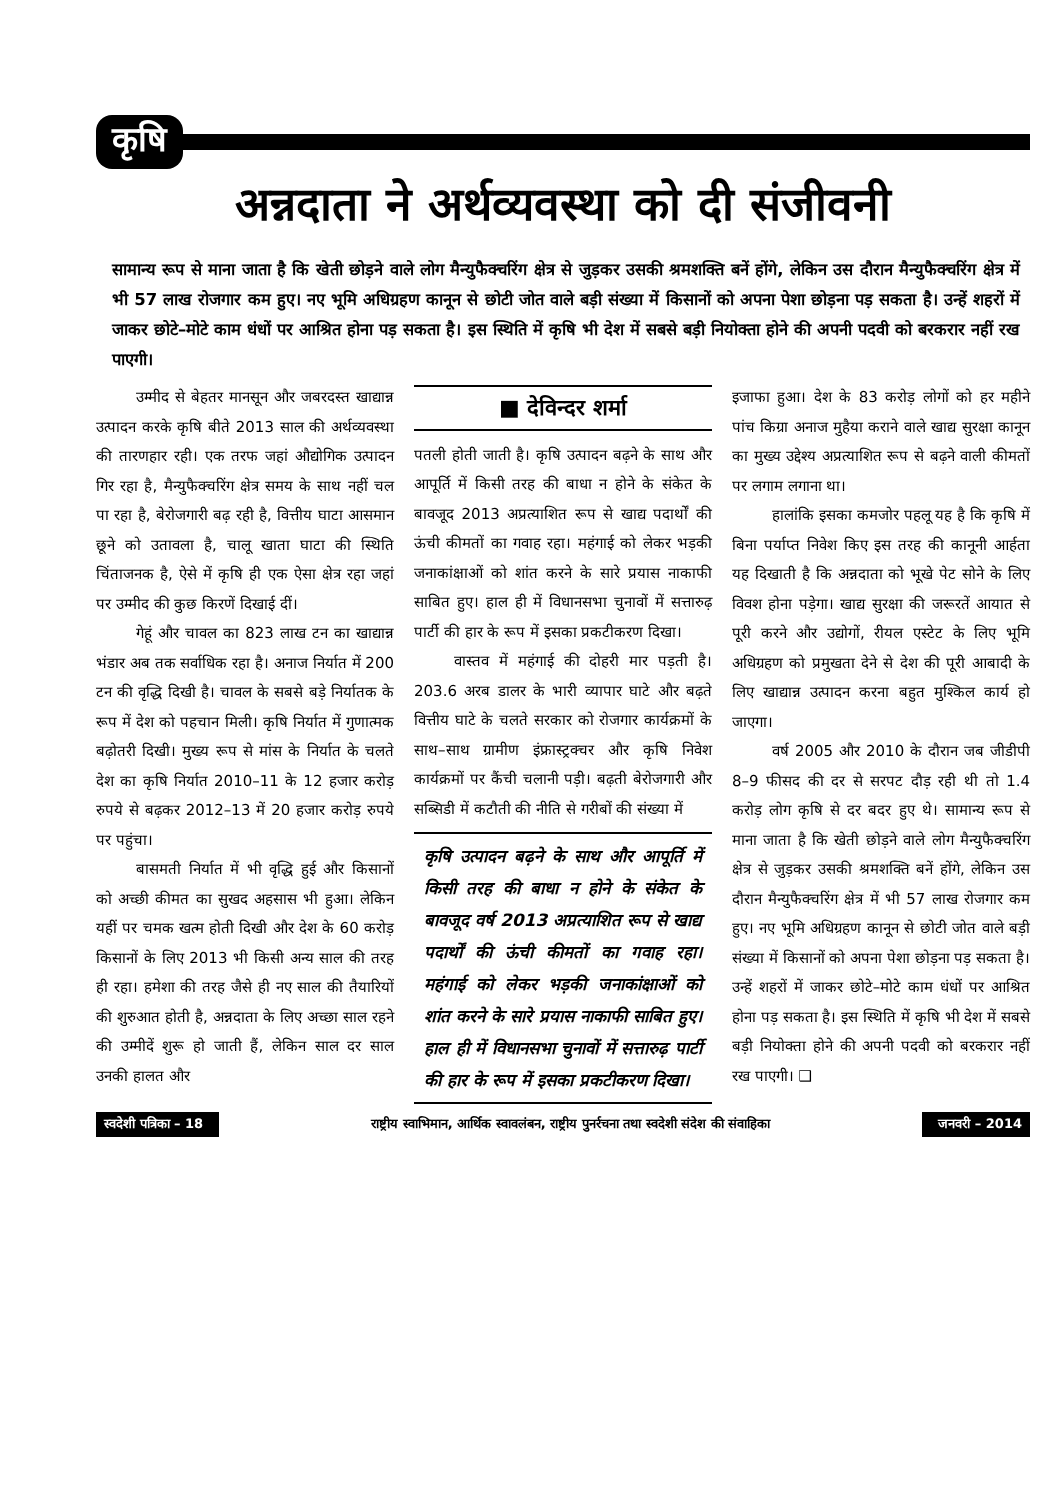कृषि
अन्नदाता ने अर्थव्यवस्था को दी संजीवनी
सामान्य रूप से माना जाता है कि खेती छोड़ने वाले लोग मैन्युफैक्चरिंग क्षेत्र से जुड़कर उसकी श्रमशक्ति बनें होंगे, लेकिन उस दौरान मैन्युफैक्चरिंग क्षेत्र में भी 57 लाख रोजगार कम हुए। नए भूमि अधिग्रहण कानून से छोटी जोत वाले बड़ी संख्या में किसानों को अपना पेशा छोड़ना पड़ सकता है। उन्हें शहरों में जाकर छोटे–मोटे काम धंधों पर आश्रित होना पड़ सकता है। इस स्थिति में कृषि भी देश में सबसे बड़ी नियोक्ता होने की अपनी पदवी को बरकरार नहीं रख पाएगी।
उम्मीद से बेहतर मानसून और जबरदस्त खाद्यान्न उत्पादन करके कृषि बीते 2013 साल की अर्थव्यवस्था की तारणहार रही। एक तरफ जहां औद्योगिक उत्पादन गिर रहा है, मैन्युफैक्चरिंग क्षेत्र समय के साथ नहीं चल पा रहा है, बेरोजगारी बढ़ रही है, वित्तीय घाटा आसमान छूने को उतावला है, चालू खाता घाटा की स्थिति चिंताजनक है, ऐसे में कृषि ही एक ऐसा क्षेत्र रहा जहां पर उम्मीद की कुछ किरणें दिखाई दीं।
गेहूं और चावल का 823 लाख टन का खाद्यान्न भंडार अब तक सर्वाधिक रहा है। अनाज निर्यात में 200 टन की वृद्धि दिखी है। चावल के सबसे बड़े निर्यातक के रूप में देश को पहचान मिली। कृषि निर्यात में गुणात्मक बढ़ोतरी दिखी। मुख्य रूप से मांस के निर्यात के चलते देश का कृषि निर्यात 2010–11 के 12 हजार करोड़ रुपये से बढ़कर 2012–13 में 20 हजार करोड़ रुपये पर पहुंचा।
बासमती निर्यात में भी वृद्धि हुई और किसानों को अच्छी कीमत का सुखद अहसास भी हुआ। लेकिन यहीं पर चमक खत्म होती दिखी और देश के 60 करोड़ किसानों के लिए 2013 भी किसी अन्य साल की तरह ही रहा। हमेशा की तरह जैसे ही नए साल की तैयारियों की शुरुआत होती है, अन्नदाता के लिए अच्छा साल रहने की उम्मीदें शुरू हो जाती हैं, लेकिन साल दर साल उनकी हालत और
■ देविन्दर शर्मा
पतली होती जाती है। कृषि उत्पादन बढ़ने के साथ और आपूर्ति में किसी तरह की बाधा न होने के संकेत के बावजूद 2013 अप्रत्याशित रूप से खाद्य पदार्थों की ऊंची कीमतों का गवाह रहा। महंगाई को लेकर भड़की जनाकांक्षाओं को शांत करने के सारे प्रयास नाकाफी साबित हुए। हाल ही में विधानसभा चुनावों में सत्तारुढ़ पार्टी की हार के रूप में इसका प्रकटीकरण दिखा।
वास्तव में महंगाई की दोहरी मार पड़ती है। 203.6 अरब डालर के भारी व्यापार घाटे और बढ़ते वित्तीय घाटे के चलते सरकार को रोजगार कार्यक्रमों के साथ–साथ ग्रामीण इंफ्रास्ट्रक्चर और कृषि निवेश कार्यक्रमों पर कैंची चलानी पड़ी। बढ़ती बेरोजगारी और सब्सिडी में कटौती की नीति से गरीबों की संख्या में
कृषि उत्पादन बढ़ने के साथ और आपूर्ति में किसी तरह की बाधा न होने के संकेत के बावजूद वर्ष 2013 अप्रत्याशित रूप से खाद्य पदार्थों की ऊंची कीमतों का गवाह रहा। महंगाई को लेकर भड़की जनाकांक्षाओं को शांत करने के सारे प्रयास नाकाफी साबित हुए। हाल ही में विधानसभा चुनावों में सत्तारुढ़ पार्टी की हार के रूप में इसका प्रकटीकरण दिखा।
इजाफा हुआ। देश के 83 करोड़ लोगों को हर महीने पांच किग्रा अनाज मुहैया कराने वाले खाद्य सुरक्षा कानून का मुख्य उद्देश्य अप्रत्याशित रूप से बढ़ने वाली कीमतों पर लगाम लगाना था।
हालांकि इसका कमजोर पहलू यह है कि कृषि में बिना पर्याप्त निवेश किए इस तरह की कानूनी आर्हता यह दिखाती है कि अन्नदाता को भूखे पेट सोने के लिए विवश होना पड़ेगा। खाद्य सुरक्षा की जरूरतें आयात से पूरी करने और उद्योगों, रीयल एस्टेट के लिए भूमि अधिग्रहण को प्रमुखता देने से देश की पूरी आबादी के लिए खाद्यान्न उत्पादन करना बहुत मुश्किल कार्य हो जाएगा।
वर्ष 2005 और 2010 के दौरान जब जीडीपी 8–9 फीसद की दर से सरपट दौड़ रही थी तो 1.4 करोड़ लोग कृषि से दर बदर हुए थे। सामान्य रूप से माना जाता है कि खेती छोड़ने वाले लोग मैन्युफैक्चरिंग क्षेत्र से जुड़कर उसकी श्रमशक्ति बनें होंगे, लेकिन उस दौरान मैन्युफैक्चरिंग क्षेत्र में भी 57 लाख रोजगार कम हुए। नए भूमि अधिग्रहण कानून से छोटी जोत वाले बड़ी संख्या में किसानों को अपना पेशा छोड़ना पड़ सकता है। उन्हें शहरों में जाकर छोटे–मोटे काम धंधों पर आश्रित होना पड़ सकता है। इस स्थिति में कृषि भी देश में सबसे बड़ी नियोक्ता होने की अपनी पदवी को बरकरार नहीं रख पाएगी। ❑
स्वदेशी पत्रिका – 18
राष्ट्रीय स्वाभिमान, आर्थिक स्वावलंबन, राष्ट्रीय पुनर्रचना तथा स्वदेशी संदेश की संवाहिका
जनवरी – 2014